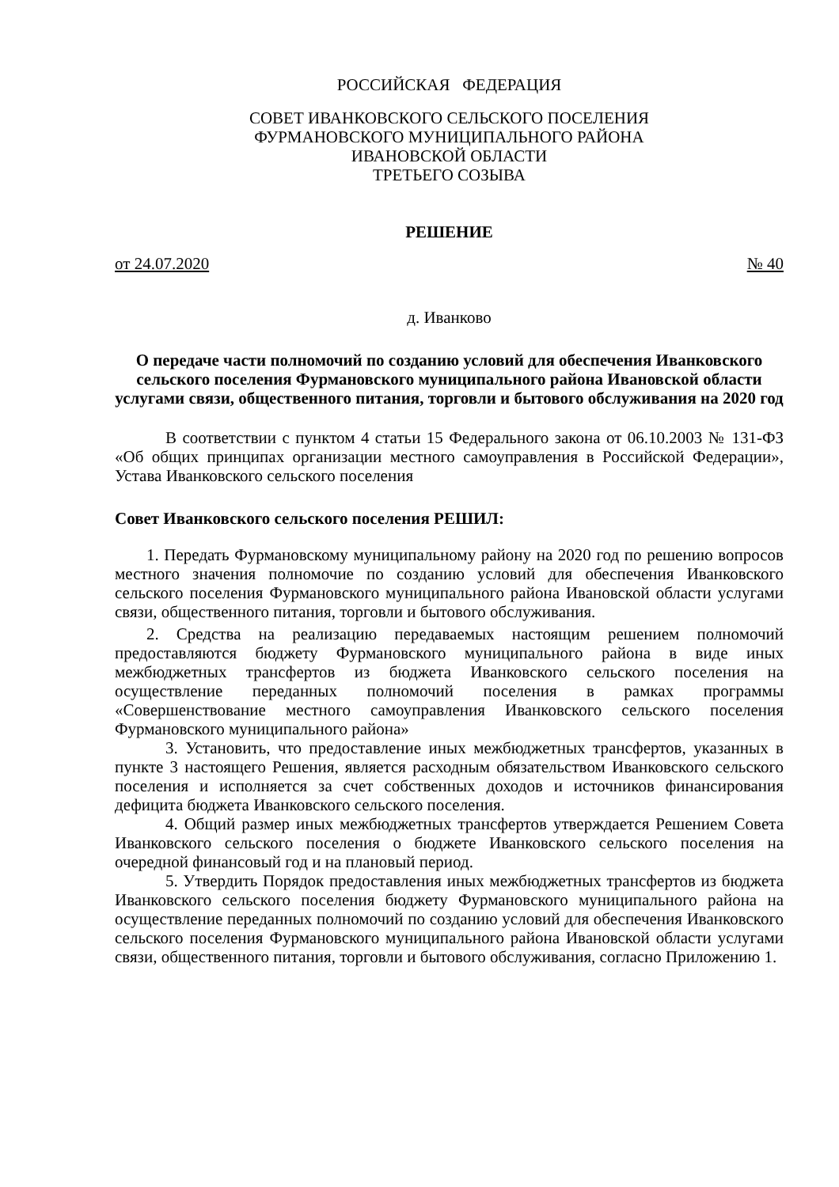РОССИЙСКАЯ ФЕДЕРАЦИЯ
СОВЕТ ИВАНКОВСКОГО СЕЛЬСКОГО ПОСЕЛЕНИЯ
ФУРМАНОВСКОГО МУНИЦИПАЛЬНОГО РАЙОНА
ИВАНОВСКОЙ ОБЛАСТИ
ТРЕТЬЕГО СОЗЫВА
РЕШЕНИЕ
от 24.07.2020 № 40
д. Иванково
О передаче части полномочий по созданию условий для обеспечения Иванковского сельского поселения Фурмановского муниципального района Ивановской области услугами связи, общественного питания, торговли и бытового обслуживания на 2020 год
В соответствии с пунктом 4 статьи 15 Федерального закона от 06.10.2003 № 131-ФЗ «Об общих принципах организации местного самоуправления в Российской Федерации», Устава Иванковского сельского поселения
Совет Иванковского сельского поселения РЕШИЛ:
1. Передать Фурмановскому муниципальному району на 2020 год по решению вопросов местного значения полномочие по созданию условий для обеспечения Иванковского сельского поселения Фурмановского муниципального района Ивановской области услугами связи, общественного питания, торговли и бытового обслуживания.
2. Средства на реализацию передаваемых настоящим решением полномочий предоставляются бюджету Фурмановского муниципального района в виде иных межбюджетных трансфертов из бюджета Иванковского сельского поселения на осуществление переданных полномочий поселения в рамках программы «Совершенствование местного самоуправления Иванковского сельского поселения Фурмановского муниципального района»
3. Установить, что предоставление иных межбюджетных трансфертов, указанных в пункте 3 настоящего Решения, является расходным обязательством Иванковского сельского поселения и исполняется за счет собственных доходов и источников финансирования дефицита бюджета Иванковского сельского поселения.
4. Общий размер иных межбюджетных трансфертов утверждается Решением Совета Иванковского сельского поселения о бюджете Иванковского сельского поселения на очередной финансовый год и на плановый период.
5. Утвердить Порядок предоставления иных межбюджетных трансфертов из бюджета Иванковского сельского поселения бюджету Фурмановского муниципального района на осуществление переданных полномочий по созданию условий для обеспечения Иванковского сельского поселения Фурмановского муниципального района Ивановской области услугами связи, общественного питания, торговли и бытового обслуживания, согласно Приложению 1.